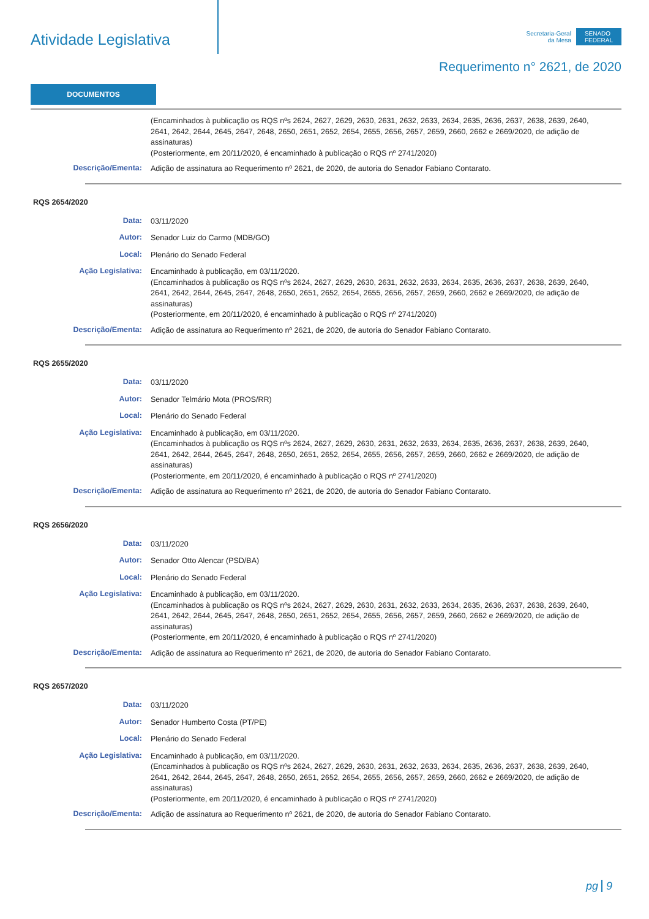Atividade Legislativa
Secretaria-Geral
da Mesa
SENADO
FEDERAL
Requerimento n° 2621, de 2020
DOCUMENTOS
(Encaminhados à publicação os RQS nºs 2624, 2627, 2629, 2630, 2631, 2632, 2633, 2634, 2635, 2636, 2637, 2638, 2639, 2640, 2641, 2642, 2644, 2645, 2647, 2648, 2650, 2651, 2652, 2654, 2655, 2656, 2657, 2659, 2660, 2662 e 2669/2020, de adição de assinaturas)
(Posteriormente, em 20/11/2020, é encaminhado à publicação o RQS nº 2741/2020)
Descrição/Ementa:
Adição de assinatura ao Requerimento nº 2621, de 2020, de autoria do Senador Fabiano Contarato.
RQS 2654/2020
Data:
03/11/2020
Autor:
Senador Luiz do Carmo (MDB/GO)
Local:
Plenário do Senado Federal
Ação Legislativa:
Encaminhado à publicação, em 03/11/2020.
(Encaminhados à publicação os RQS nºs 2624, 2627, 2629, 2630, 2631, 2632, 2633, 2634, 2635, 2636, 2637, 2638, 2639, 2640, 2641, 2642, 2644, 2645, 2647, 2648, 2650, 2651, 2652, 2654, 2655, 2656, 2657, 2659, 2660, 2662 e 2669/2020, de adição de assinaturas)
(Posteriormente, em 20/11/2020, é encaminhado à publicação o RQS nº 2741/2020)
Descrição/Ementa:
Adição de assinatura ao Requerimento nº 2621, de 2020, de autoria do Senador Fabiano Contarato.
RQS 2655/2020
Data:
03/11/2020
Autor:
Senador Telmário Mota (PROS/RR)
Local:
Plenário do Senado Federal
Ação Legislativa:
Encaminhado à publicação, em 03/11/2020.
(Encaminhados à publicação os RQS nºs 2624, 2627, 2629, 2630, 2631, 2632, 2633, 2634, 2635, 2636, 2637, 2638, 2639, 2640, 2641, 2642, 2644, 2645, 2647, 2648, 2650, 2651, 2652, 2654, 2655, 2656, 2657, 2659, 2660, 2662 e 2669/2020, de adição de assinaturas)
(Posteriormente, em 20/11/2020, é encaminhado à publicação o RQS nº 2741/2020)
Descrição/Ementa:
Adição de assinatura ao Requerimento nº 2621, de 2020, de autoria do Senador Fabiano Contarato.
RQS 2656/2020
Data:
03/11/2020
Autor:
Senador Otto Alencar (PSD/BA)
Local:
Plenário do Senado Federal
Ação Legislativa:
Encaminhado à publicação, em 03/11/2020.
(Encaminhados à publicação os RQS nºs 2624, 2627, 2629, 2630, 2631, 2632, 2633, 2634, 2635, 2636, 2637, 2638, 2639, 2640, 2641, 2642, 2644, 2645, 2647, 2648, 2650, 2651, 2652, 2654, 2655, 2656, 2657, 2659, 2660, 2662 e 2669/2020, de adição de assinaturas)
(Posteriormente, em 20/11/2020, é encaminhado à publicação o RQS nº 2741/2020)
Descrição/Ementa:
Adição de assinatura ao Requerimento nº 2621, de 2020, de autoria do Senador Fabiano Contarato.
RQS 2657/2020
Data:
03/11/2020
Autor:
Senador Humberto Costa (PT/PE)
Local:
Plenário do Senado Federal
Ação Legislativa:
Encaminhado à publicação, em 03/11/2020.
(Encaminhados à publicação os RQS nºs 2624, 2627, 2629, 2630, 2631, 2632, 2633, 2634, 2635, 2636, 2637, 2638, 2639, 2640, 2641, 2642, 2644, 2645, 2647, 2648, 2650, 2651, 2652, 2654, 2655, 2656, 2657, 2659, 2660, 2662 e 2669/2020, de adição de assinaturas)
(Posteriormente, em 20/11/2020, é encaminhado à publicação o RQS nº 2741/2020)
Descrição/Ementa:
Adição de assinatura ao Requerimento nº 2621, de 2020, de autoria do Senador Fabiano Contarato.
pg 9